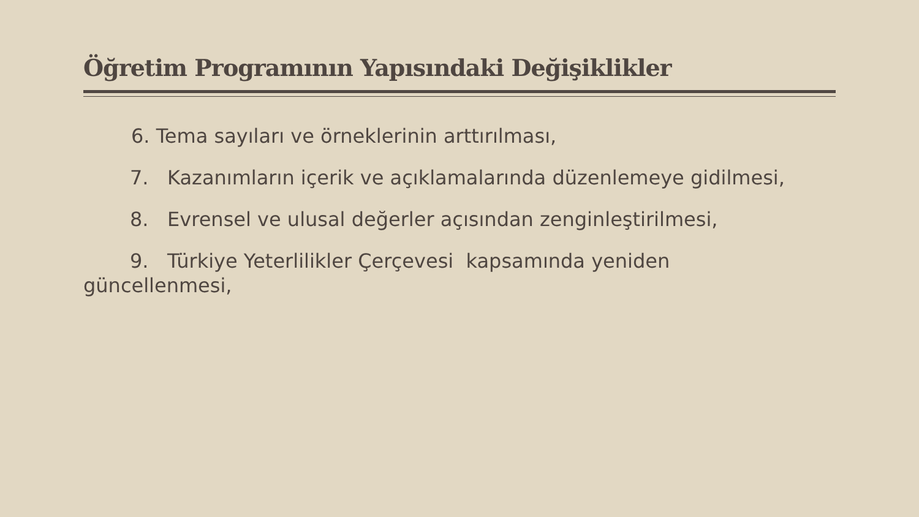Öğretim Programının Yapısındaki Değişiklikler
6. Tema sayıları ve örneklerinin arttırılması,
7. Kazanımların içerik ve açıklamalarında düzenlemeye gidilmesi,
8. Evrensel ve ulusal değerler açısından zenginleştirilmesi,
9. Türkiye Yeterlilikler Çerçevesi kapsamında yeniden
güncellenmesi,